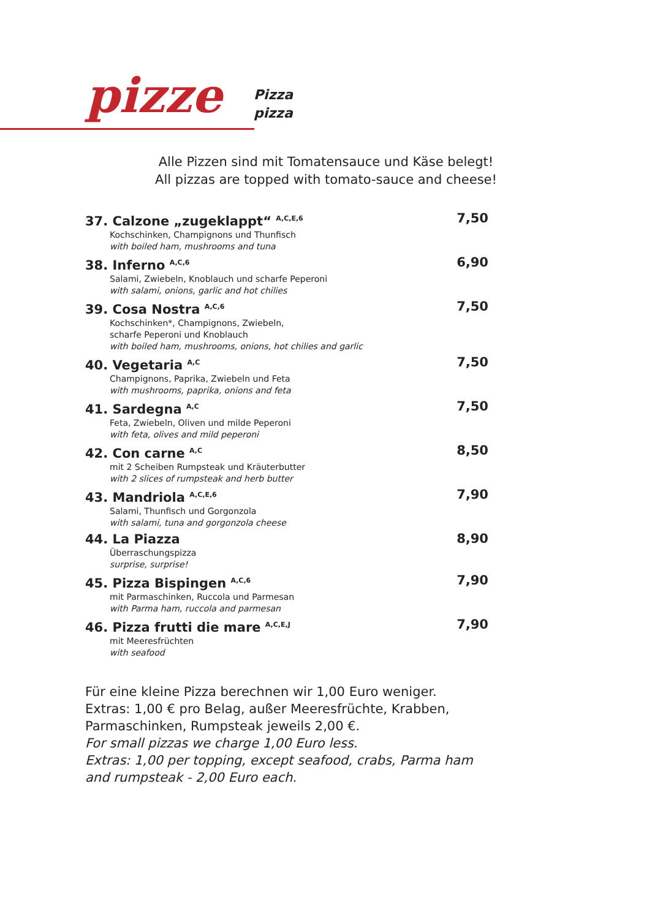pizze
Pizza
pizza
Alle Pizzen sind mit Tomatensauce und Käse belegt!
All pizzas are topped with tomato-sauce and cheese!
37. Calzone „zugeklappt“ <sup>A,C,E,6</sup>
Kochschinken, Champignons und Thunfisch
with boiled ham, mushrooms and tuna
7,50
38. Inferno <sup>A,C,6</sup>
Salami, Zwiebeln, Knoblauch und scharfe Peperoni
with salami, onions, garlic and hot chilies
6,90
39. Cosa Nostra <sup>A,C,6</sup>
Kochschinken*, Champignons, Zwiebeln,
scharfe Peperoni und Knoblauch
with boiled ham, mushrooms, onions, hot chilies and garlic
7,50
40. Vegetaria <sup>A,C</sup>
Champignons, Paprika, Zwiebeln und Feta
with mushrooms, paprika, onions and feta
7,50
41. Sardegna <sup>A,C</sup>
Feta, Zwiebeln, Oliven und milde Peperoni
with feta, olives and mild peperoni
7,50
42. Con carne <sup>A,C</sup>
mit 2 Scheiben Rumpsteak und Kräuterbutter
with 2 slices of rumpsteak and herb butter
8,50
43. Mandriola <sup>A,C,E,6</sup>
Salami, Thunfisch und Gorgonzola
with salami, tuna and gorgonzola cheese
7,90
44. La Piazza
Überraschungspizza
surprise, surprise!
8,90
45. Pizza Bispingen <sup>A,C,6</sup>
mit Parmaschinken, Ruccola und Parmesan
with Parma ham, ruccola and parmesan
7,90
46. Pizza frutti die mare <sup>A,C,E,J</sup>
mit Meeresfrüchten
with seafood
7,90
Für eine kleine Pizza berechnen wir 1,00 Euro weniger.
Extras: 1,00 € pro Belag, außer Meeresfrüchte, Krabben,
Parmaschinken, Rumpsteak jeweils 2,00 €.
For small pizzas we charge 1,00 Euro less.
Extras: 1,00 per topping, except seafood, crabs, Parma ham
and rumpsteak - 2,00 Euro each.